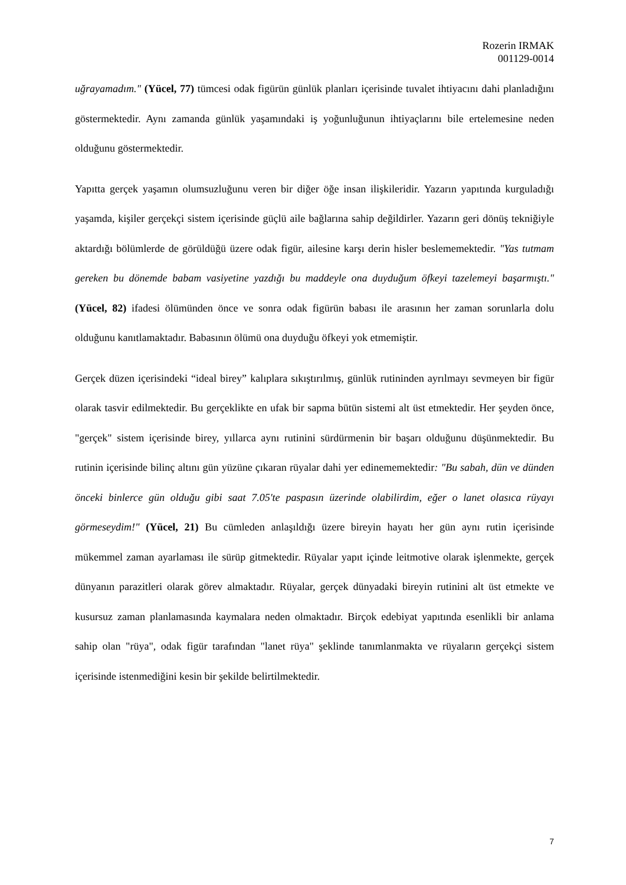Rozerin IRMAK
001129-0014
uğrayamadım." (Yücel, 77) tümcesi odak figürün günlük planları içerisinde tuvalet ihtiyacını dahi planladığını göstermektedir. Aynı zamanda günlük yaşamındaki iş yoğunluğunun ihtiyaçlarını bile ertelemesine neden olduğunu göstermektedir.
Yapıtta gerçek yaşamın olumsuzluğunu veren bir diğer öğe insan ilişkileridir. Yazarın yapıtında kurguladığı yaşamda, kişiler gerçekçi sistem içerisinde güçlü aile bağlarına sahip değildirler. Yazarın geri dönüş tekniğiyle aktardığı bölümlerde de görüldüğü üzere odak figür, ailesine karşı derin hisler beslememektedir. "Yas tutmam gereken bu dönemde babam vasiyetine yazdığı bu maddeyle ona duyduğum öfkeyi tazelemeyi başarmıştı." (Yücel, 82) ifadesi ölümünden önce ve sonra odak figürün babası ile arasının her zaman sorunlarla dolu olduğunu kanıtlamaktadır. Babasının ölümü ona duyduğu öfkeyi yok etmemiştir.
Gerçek düzen içerisindeki “ideal birey” kalıplara sıkıştırılmış, günlük rutininden ayrılmayı sevmeyen bir figür olarak tasvir edilmektedir. Bu gerçeklikte en ufak bir sapma bütün sistemi alt üst etmektedir. Her şeyden önce, "gerçek" sistem içerisinde birey, yıllarca aynı rutinini sürdürmenin bir başarı olduğunu düşünmektedir. Bu rutinin içerisinde bilinç altını gün yüzüne çıkaran rüyalar dahi yer edinememektedir: "Bu sabah, dün ve dünden önceki binlerce gün olduğu gibi saat 7.05'te paspasın üzerinde olabilirdim, eğer o lanet olasıca rüyayı görmeseydim!" (Yücel, 21) Bu cümleden anlaşıldığı üzere bireyin hayatı her gün aynı rutin içerisinde mükemmel zaman ayarlaması ile sürüp gitmektedir. Rüyalar yapıt içinde leitmotive olarak işlenmekte, gerçek dünyanın parazitleri olarak görev almaktadır. Rüyalar, gerçek dünyadaki bireyin rutinini alt üst etmekte ve kusursuz zaman planlamasında kaymalara neden olmaktadır. Birçok edebiyat yapıtında esenlikli bir anlama sahip olan "rüya", odak figür tarafından "lanet rüya" şeklinde tanımlanmakta ve rüyaların gerçekçi sistem içerisinde istenmediğini kesin bir şekilde belirtilmektedir.
7